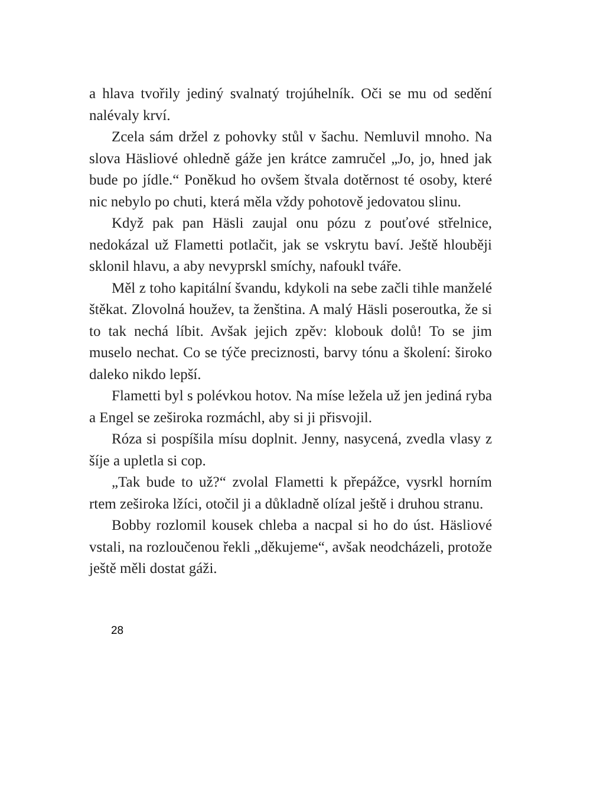a hlava tvořily jediný svalnatý trojúhelník. Oči se mu od sedění nalévaly krví.
Zcela sám držel z pohovky stůl v šachu. Nemluvil mnoho. Na slova Häsliové ohledně gáže jen krátce zamručel „Jo, jo, hned jak bude po jídle.“ Poněkud ho ovšem štvala dotěrnost té osoby, které nic nebylo po chuti, která měla vždy pohotově jedovatou slinu.
Když pak pan Häsli zaujal onu pózu z pouťové střelnice, nedokázal už Flametti potlačit, jak se vskrytu baví. Ještě hlouběji sklonil hlavu, a aby nevyprskl smíchy, nafoukl tváře.
Měl z toho kapitální švandu, kdykoli na sebe začli tihle manželé štěkat. Zlovolná houžev, ta ženština. A malý Häsli poseroutka, že si to tak nechá líbit. Avšak jejich zpěv: klobouk dolů! To se jim muselo nechat. Co se týče preciznosti, barvy tónu a školení: široko daleko nikdo lepší.
Flametti byl s polévkou hotov. Na míse ležela už jen jediná ryba a Engel se zeširoka rozmáchl, aby si ji přisvojil.
Róza si pospíšila mísu doplnit. Jenny, nasycená, zvedla vlasy z šíje a upletla si cop.
„Tak bude to už?“ zvolal Flametti k přepážce, vysrkl horním rtem zeširoka lžíci, otočil ji a důkladně olízal ještě i druhou stranu.
Bobby rozlomil kousek chleba a nacpal si ho do úst. Häsliové vstali, na rozloučenou řekli „děkujeme“, avšak neodcházeli, protože ještě měli dostat gáži.
28